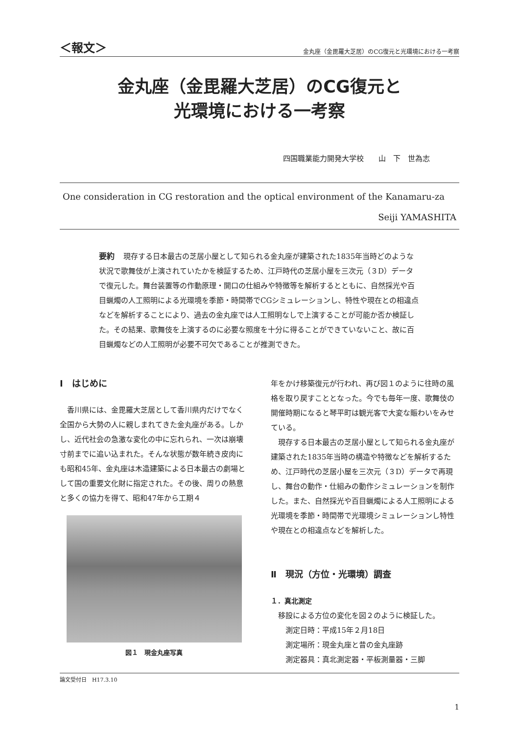＜報文＞ 金丸座（金毘羅大芝居）のCG復元と光環境における一考察
金丸座（金毘羅大芝居）のCG復元と
光環境における一考察
四国職業能力開発大学校　　山　下　世為志
One consideration in CG restoration and the optical environment of the Kanamaru-za
Seiji YAMASHITA
要約 現存する日本最古の芝居小屋として知られる金丸座が建築された1835年当時どのような状況で歌舞伎が上演されていたかを検証するため、江戸時代の芝居小屋を三次元（３D）データで復元した。舞台装置等の作動原理・開口の仕組みや特徴等を解析するとともに、自然採光や百目蝋燭の人工照明による光環境を季節・時間帯でCGシミュレーションし、特性や現在との相違点などを解析することにより、過去の金丸座では人工照明なしで上演することが可能か否か検証した。その結果、歌舞伎を上演するのに必要な照度を十分に得ることができていないこと、故に百目蝋燭などの人工照明が必要不可欠であることが推測できた。
Ⅰ　はじめに
香川県には、金毘羅大芝居として香川県内だけでなく全国から大勢の人に親しまれてきた金丸座がある。しかし、近代社会の急激な変化の中に忘れられ、一次は崩壊寸前までに追い込まれた。そんな状態が数年続き皮肉にも昭和45年、金丸座は木造建築による日本最古の劇場として国の重要文化財に指定された。その後、周りの熱意と多くの協力を得て、昭和47年から工期４
図１　現金丸座写真
年をかけ移築復元が行われ、再び図１のように往時の風格を取り戻すこととなった。今でも毎年一度、歌舞伎の開催時期になると琴平町は観光客で大変な賑わいをみせている。
現存する日本最古の芝居小屋として知られる金丸座が建築された1835年当時の構造や特徴などを解析するため、江戸時代の芝居小屋を三次元（３D）データで再現し、舞台の動作・仕組みの動作シミュレーションを制作した。また、自然採光や百目蝋燭による人工照明による光環境を季節・時間帯で光環境シミュレーションし特性や現在との相違点などを解析した。
Ⅱ　現況（方位・光環境）調査
１．真北測定
移設による方位の変化を図２のように検証した。
測定日時：平成15年２月18日
測定場所：現金丸座と昔の金丸座跡
測定器具：真北測定器・平板測量器・三脚
論文受付日　H17.3.10
1